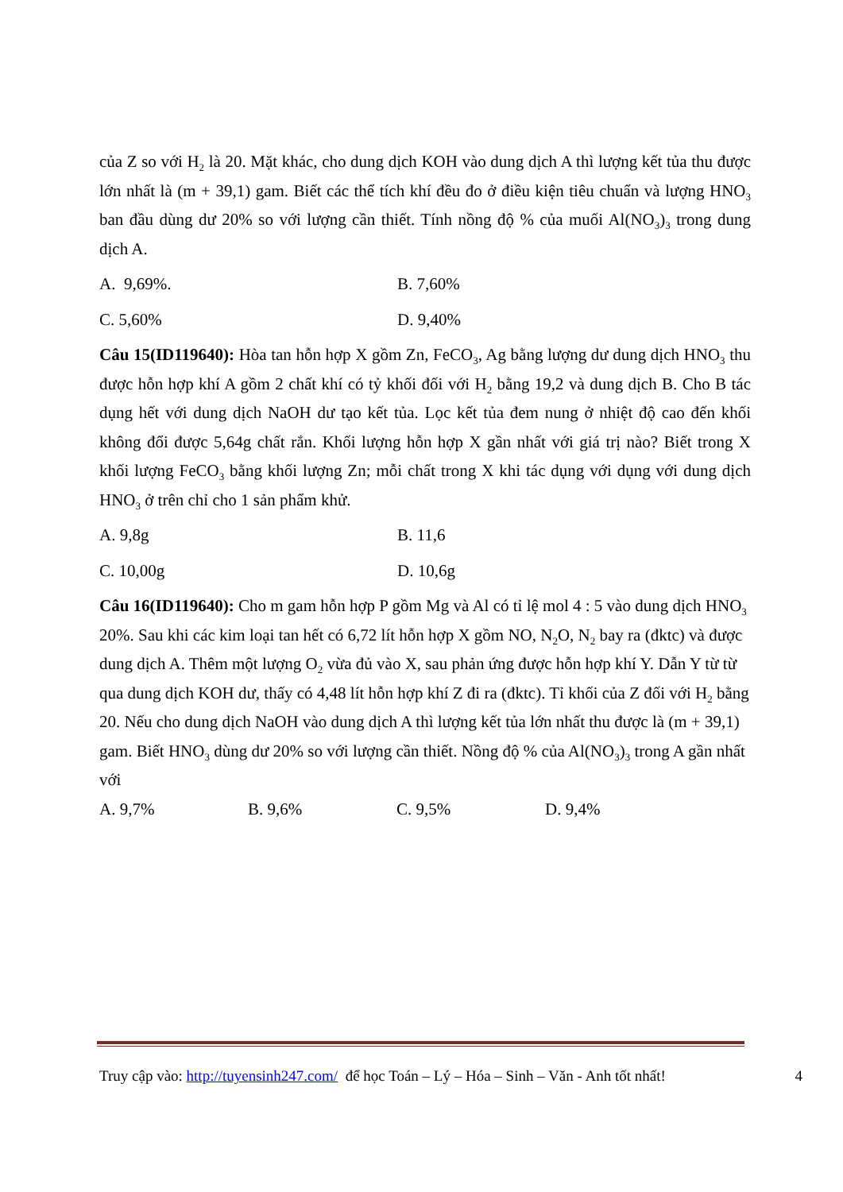của Z so với H<sub>2</sub> là 20. Mặt khác, cho dung dịch KOH vào dung dịch A thì lượng kết tủa thu được lớn nhất là (m + 39,1) gam. Biết các thể tích khí đều đo ở điều kiện tiêu chuẩn và lượng HNO<sub>3</sub> ban đầu dùng dư 20% so với lượng cần thiết. Tính nồng độ % của muối Al(NO<sub>3</sub>)<sub>3</sub> trong dung dịch A.
A. 9,69%. B. 7,60%
C. 5,60% D. 9,40%
Câu 15(ID119640): Hòa tan hỗn hợp X gồm Zn, FeCO<sub>3</sub>, Ag bằng lượng dư dung dịch HNO<sub>3</sub> thu được hỗn hợp khí A gồm 2 chất khí có tỷ khối đối với H<sub>2</sub> bằng 19,2 và dung dịch B. Cho B tác dụng hết với dung dịch NaOH dư tạo kết tủa. Lọc kết tủa đem nung ở nhiệt độ cao đến khối không đổi được 5,64g chất rắn. Khối lượng hỗn hợp X gần nhất với giá trị nào? Biết trong X khối lượng FeCO<sub>3</sub> bằng khối lượng Zn; mỗi chất trong X khi tác dụng với dụng với dung dịch HNO<sub>3</sub> ở trên chỉ cho 1 sản phẩm khử.
A. 9,8g B. 11,6
C. 10,00g D. 10,6g
Câu 16(ID119640): Cho m gam hỗn hợp P gồm Mg và Al có tỉ lệ mol 4 : 5 vào dung dịch HNO<sub>3</sub> 20%. Sau khi các kim loại tan hết có 6,72 lít hỗn hợp X gồm NO, N<sub>2</sub>O, N<sub>2</sub> bay ra (đktc) và được dung dịch A. Thêm một lượng O<sub>2</sub> vừa đủ vào X, sau phản ứng được hỗn hợp khí Y. Dẫn Y từ từ qua dung dịch KOH dư, thấy có 4,48 lít hỗn hợp khí Z đi ra (đktc). Tỉ khối của Z đối với H<sub>2</sub> bằng 20. Nếu cho dung dịch NaOH vào dung dịch A thì lượng kết tủa lớn nhất thu được là (m + 39,1) gam. Biết HNO<sub>3</sub> dùng dư 20% so với lượng cần thiết. Nồng độ % của Al(NO<sub>3</sub>)<sub>3</sub> trong A gần nhất với
A. 9,7% B. 9,6% C. 9,5% D. 9,4%
Truy cập vào: http://tuyensinh247.com/ để học Toán – Lý – Hóa – Sinh – Văn - Anh tốt nhất! 4